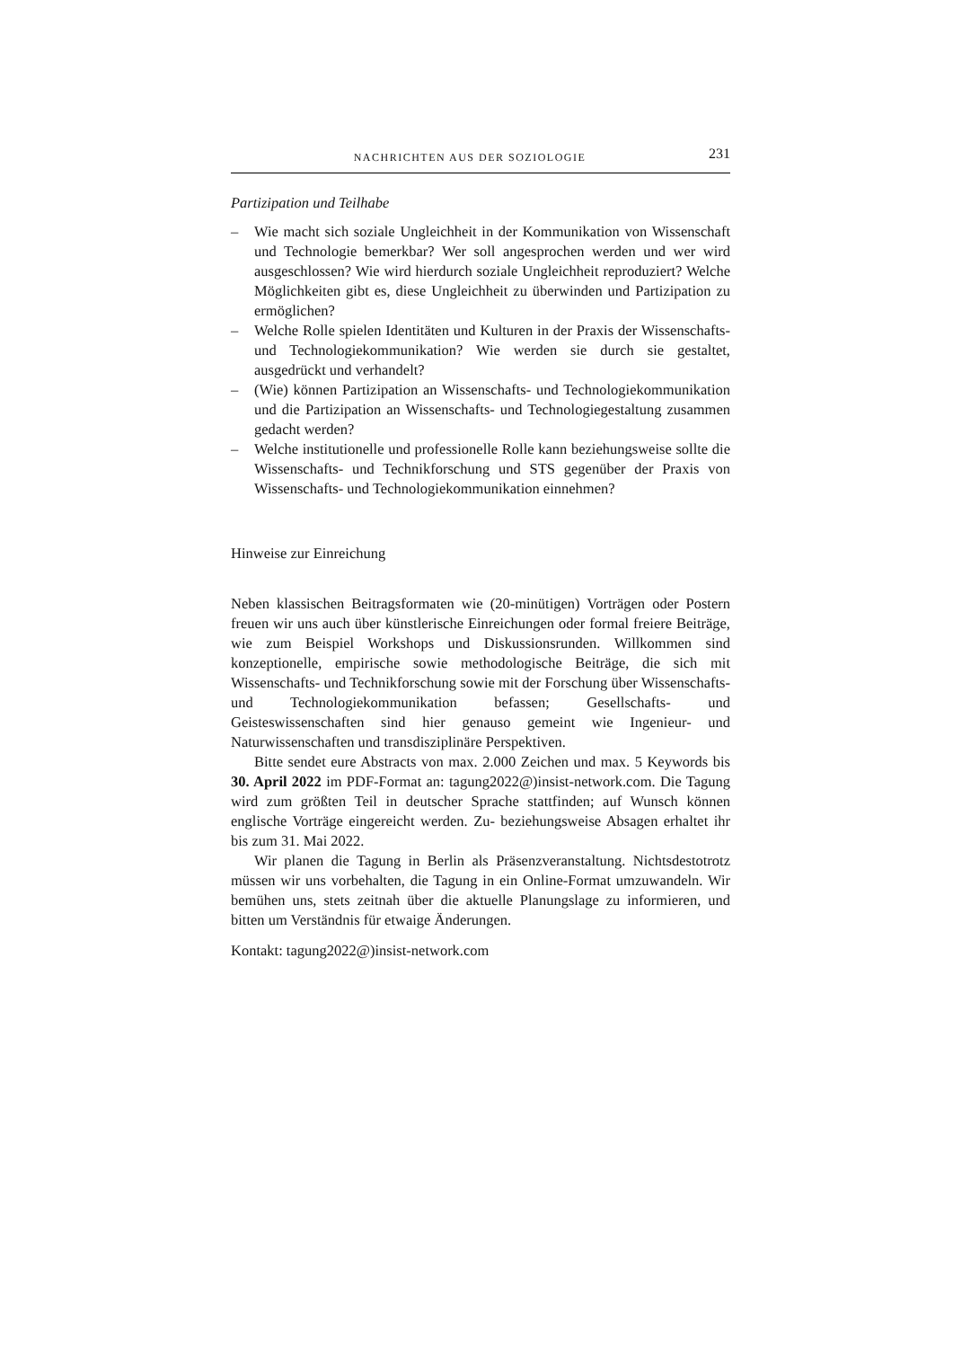NACHRICHTEN AUS DER SOZIOLOGIE 231
Partizipation und Teilhabe
– Wie macht sich soziale Ungleichheit in der Kommunikation von Wissenschaft und Technologie bemerkbar? Wer soll angesprochen werden und wer wird ausgeschlossen? Wie wird hierdurch soziale Ungleichheit reproduziert? Welche Möglichkeiten gibt es, diese Ungleichheit zu überwinden und Partizipation zu ermöglichen?
– Welche Rolle spielen Identitäten und Kulturen in der Praxis der Wissenschafts- und Technologiekommunikation? Wie werden sie durch sie gestaltet, ausgedrückt und verhandelt?
– (Wie) können Partizipation an Wissenschafts- und Technologiekommunikation und die Partizipation an Wissenschafts- und Technologiegestaltung zusammen gedacht werden?
– Welche institutionelle und professionelle Rolle kann beziehungsweise sollte die Wissenschafts- und Technikforschung und STS gegenüber der Praxis von Wissenschafts- und Technologiekommunikation einnehmen?
Hinweise zur Einreichung
Neben klassischen Beitragsformaten wie (20-minütigen) Vorträgen oder Postern freuen wir uns auch über künstlerische Einreichungen oder formal freiere Beiträge, wie zum Beispiel Workshops und Diskussionsrunden. Willkommen sind konzeptionelle, empirische sowie methodologische Beiträge, die sich mit Wissenschafts- und Technikforschung sowie mit der Forschung über Wissenschafts- und Technologiekommunikation befassen; Gesellschafts- und Geisteswissenschaften sind hier genauso gemeint wie Ingenieur- und Naturwissenschaften und transdisziplinäre Perspektiven.
Bitte sendet eure Abstracts von max. 2.000 Zeichen und max. 5 Keywords bis 30. April 2022 im PDF-Format an: tagung2022@)insist-network.com. Die Tagung wird zum größten Teil in deutscher Sprache stattfinden; auf Wunsch können englische Vorträge eingereicht werden. Zu- beziehungsweise Absagen erhaltet ihr bis zum 31. Mai 2022.
Wir planen die Tagung in Berlin als Präsenzveranstaltung. Nichtsdestotrotz müssen wir uns vorbehalten, die Tagung in ein Online-Format umzuwandeln. Wir bemühen uns, stets zeitnah über die aktuelle Planungslage zu informieren, und bitten um Verständnis für etwaige Änderungen.
Kontakt: tagung2022@)insist-network.com